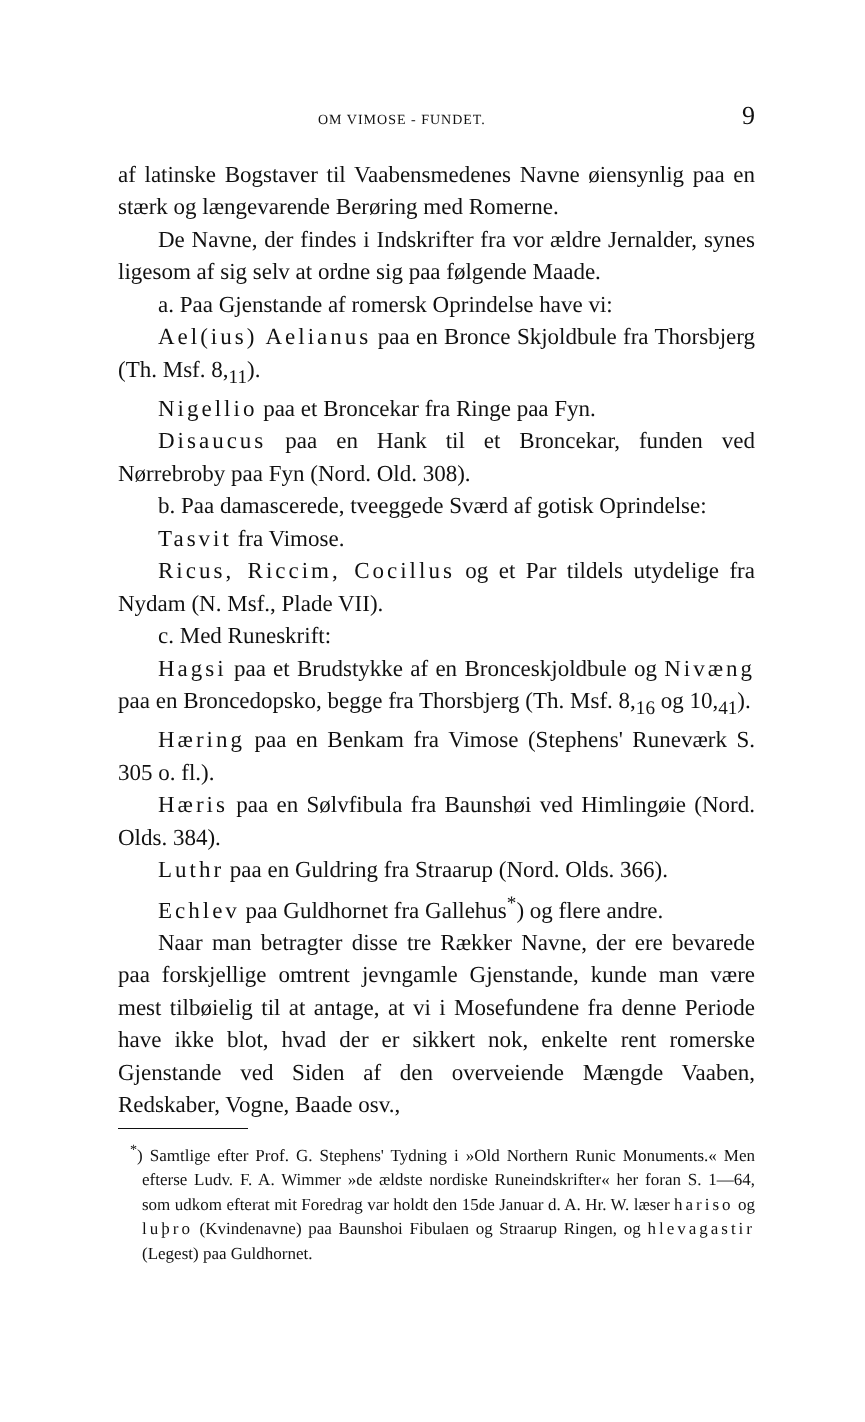OM VIMOSE - FUNDET. 9
af latinske Bogstaver til Vaabensmedenes Navne øiensynlig paa en stærk og længevarende Berøring med Romerne.
De Navne, der findes i Indskrifter fra vor ældre Jernalder, synes ligesom af sig selv at ordne sig paa følgende Maade.
a. Paa Gjenstande af romersk Oprindelse have vi:
Ael(ius) Aelianus paa en Bronce Skjoldbule fra Thorsbjerg (Th. Msf. 8,<sub>11</sub>).
Nigellio paa et Broncekar fra Ringe paa Fyn.
Disaucus paa en Hank til et Broncekar, funden ved Nørrebroby paa Fyn (Nord. Old. 308).
b. Paa damascerede, tveeggede Sværd af gotisk Oprindelse:
Tasvit fra Vimose.
Ricus, Riccim, Cocillus og et Par tildels utydelige fra Nydam (N. Msf., Plade VII).
c. Med Runeskrift:
Hagsi paa et Brudstykke af en Bronceskjoldbule og Nivæng paa en Broncedopsko, begge fra Thorsbjerg (Th. Msf. 8,<sub>16</sub> og 10,<sub>41</sub>).
Hæring paa en Benkam fra Vimose (Stephens' Runeværk S. 305 o. fl.).
Hæris paa en Sølvfibula fra Baunshøi ved Himlingøie (Nord. Olds. 384).
Luthr paa en Guldring fra Straarup (Nord. Olds. 366).
Echlev paa Guldhornet fra Gallehus<sup>*</sup>) og flere andre.
Naar man betragter disse tre Rækker Navne, der ere bevarede paa forskjellige omtrent jevngamle Gjenstande, kunde man være mest tilbøielig til at antage, at vi i Mosefundene fra denne Periode have ikke blot, hvad der er sikkert nok, enkelte rent romerske Gjenstande ved Siden af den overveiende Mængde Vaaben, Redskaber, Vogne, Baade osv.,
<sup>*</sup>) Samtlige efter Prof. G. Stephens' Tydning i »Old Northern Runic Monuments.« Men efterse Ludv. F. A. Wimmer »de ældste nordiske Runeindskrifter« her foran S. 1—64, som udkom efterat mit Foredrag var holdt den 15de Januar d. A. Hr. W. læser hariso og luþro (Kvindenavne) paa Baunshoi Fibulaen og Straarup Ringen, og hlevagastir (Legest) paa Guldhornet.